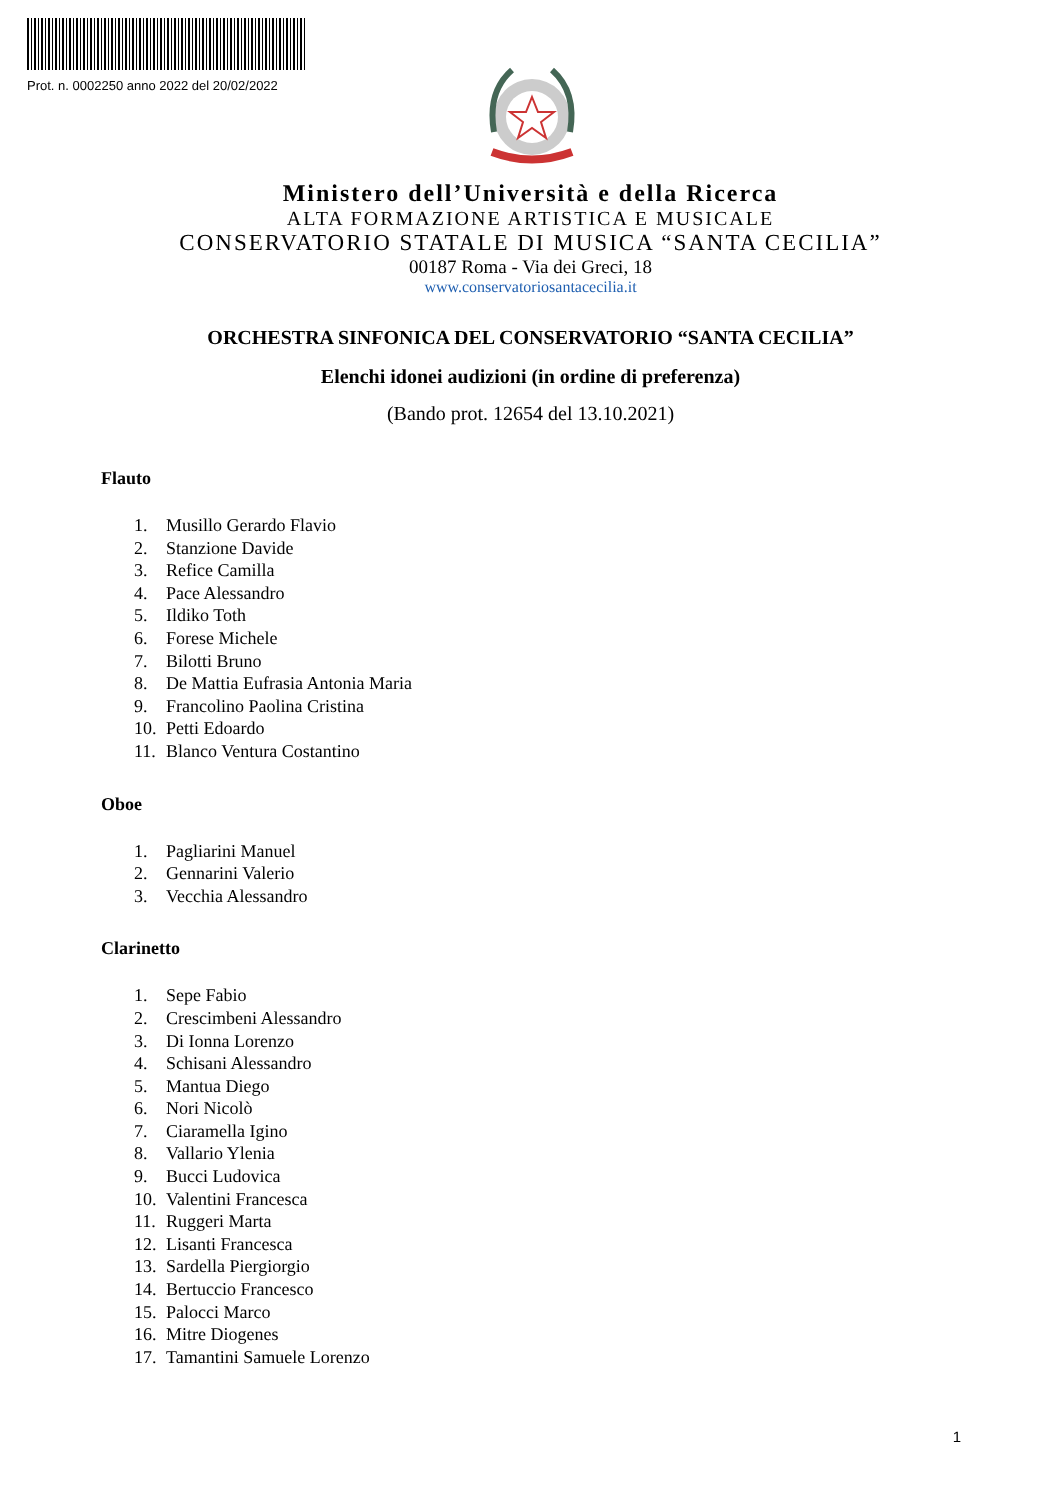Prot. n. 0002250 anno 2022 del 20/02/2022
Ministero dell’Università e della Ricerca
ALTA FORMAZIONE ARTISTICA E MUSICALE
CONSERVATORIO STATALE DI MUSICA “SANTA CECILIA”
00187 Roma - Via dei Greci, 18
www.conservatoriosantacecilia.it
ORCHESTRA SINFONICA DEL CONSERVATORIO “SANTA CECILIA”
Elenchi idonei audizioni (in ordine di preferenza)
(Bando prot. 12654 del 13.10.2021)
Flauto
1. Musillo Gerardo Flavio
2. Stanzione Davide
3. Refice Camilla
4. Pace Alessandro
5. Ildiko Toth
6. Forese Michele
7. Bilotti Bruno
8. De Mattia Eufrasia Antonia Maria
9. Francolino Paolina Cristina
10. Petti Edoardo
11. Blanco Ventura Costantino
Oboe
1. Pagliarini Manuel
2. Gennarini Valerio
3. Vecchia Alessandro
Clarinetto
1. Sepe Fabio
2. Crescimbeni Alessandro
3. Di Ionna Lorenzo
4. Schisani Alessandro
5. Mantua Diego
6. Nori Nicolò
7. Ciaramella Igino
8. Vallario Ylenia
9. Bucci Ludovica
10. Valentini Francesca
11. Ruggeri Marta
12. Lisanti Francesca
13. Sardella Piergiorgio
14. Bertuccio Francesco
15. Palocci Marco
16. Mitre Diogenes
17. Tamantini Samuele Lorenzo
1